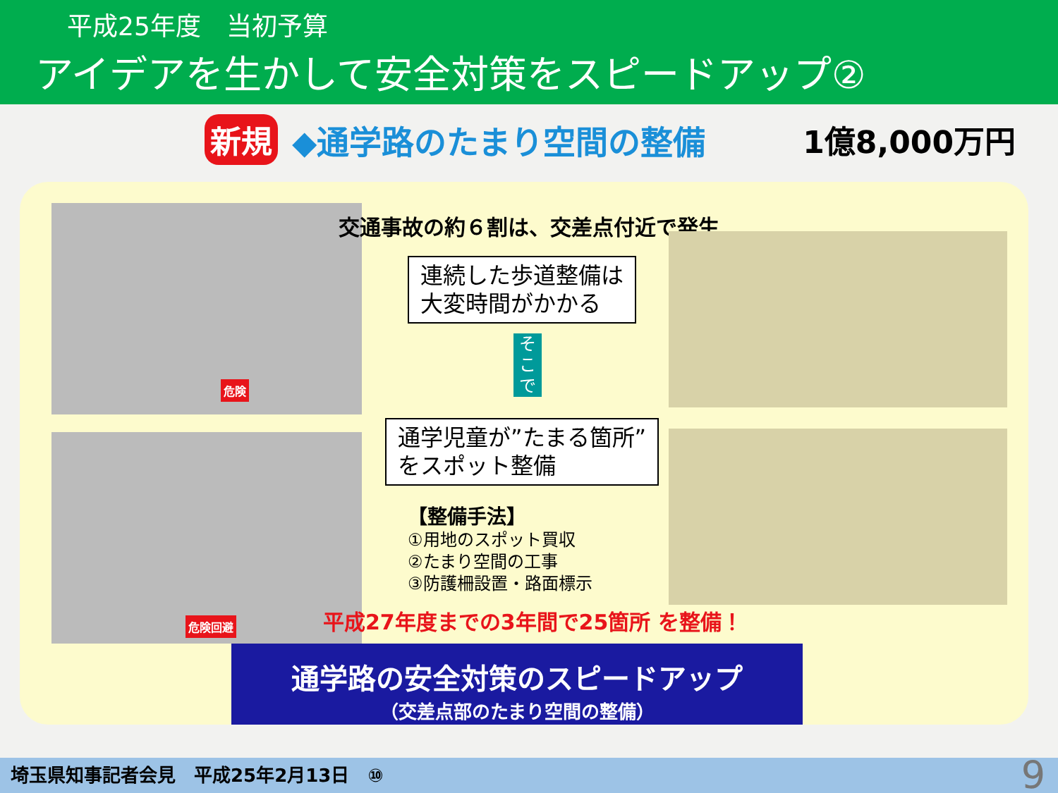平成25年度　当初予算
アイデアを生かして安全対策をスピードアップ②
新規 ◆通学路のたまり空間の整備 1億8,000万円
危険
危険回避
交通事故の約６割は、交差点付近で発生
連続した歩道整備は
大変時間がかかる
そ
こ
で
通学児童が”たまる箇所”
をスポット整備
【整備手法】
①用地のスポット買収
②たまり空間の工事
③防護柵設置・路面標示
平成27年度までの3年間で25箇所 を整備！
通学路の安全対策のスピードアップ
（交差点部のたまり空間の整備）
埼玉県知事記者会見　平成25年2月13日　⑩ 9